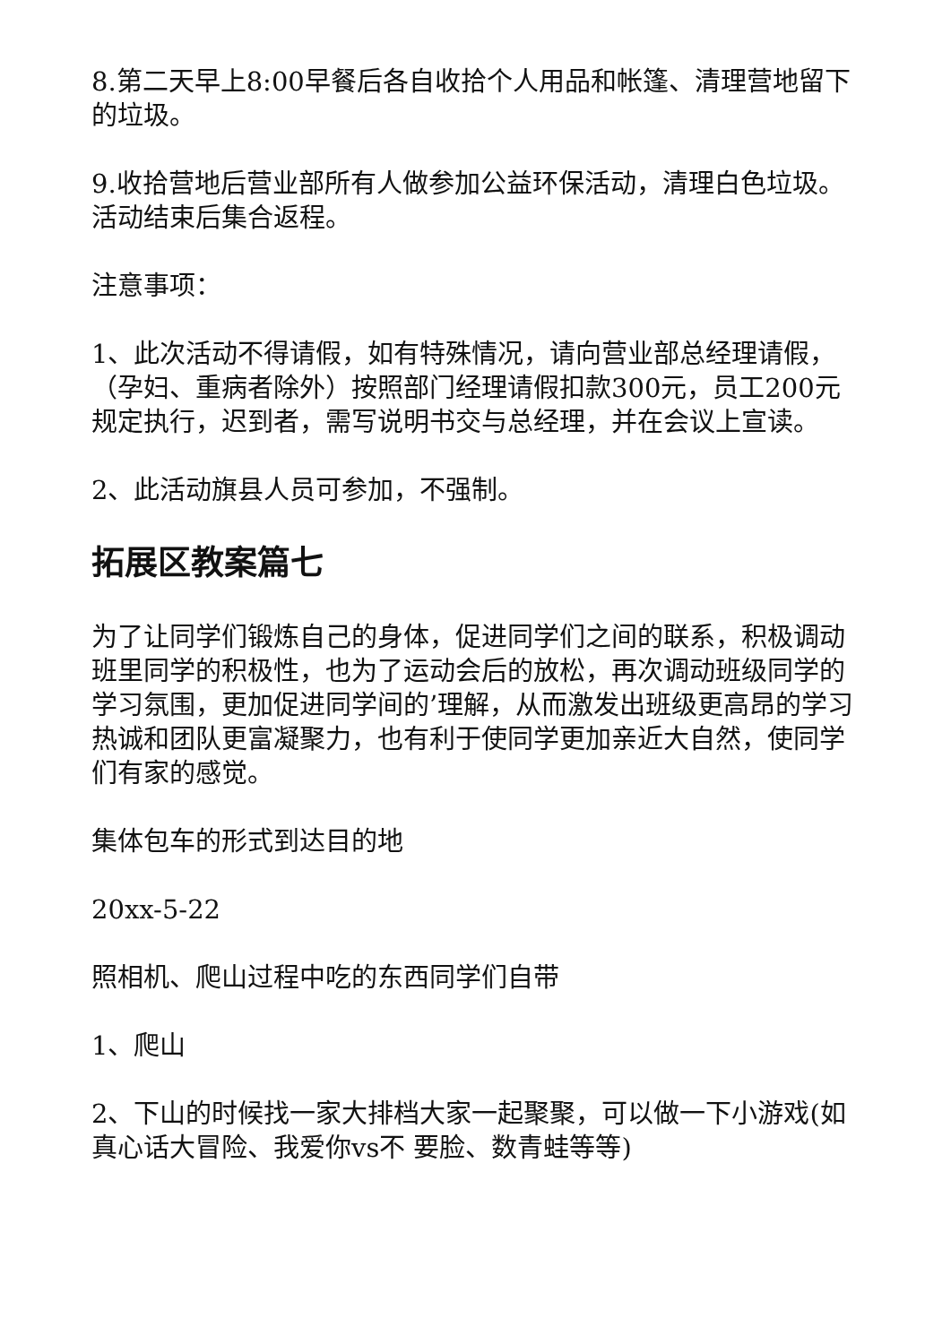8.第二天早上8:00早餐后各自收拾个人用品和帐篷、清理营地留下的垃圾。
9.收拾营地后营业部所有人做参加公益环保活动，清理白色垃圾。活动结束后集合返程。
注意事项：
1、此次活动不得请假，如有特殊情况，请向营业部总经理请假，（孕妇、重病者除外）按照部门经理请假扣款300元，员工200元规定执行，迟到者，需写说明书交与总经理，并在会议上宣读。
2、此活动旗县人员可参加，不强制。
拓展区教案篇七
为了让同学们锻炼自己的身体，促进同学们之间的联系，积极调动班里同学的积极性，也为了运动会后的放松，再次调动班级同学的学习氛围，更加促进同学间的’理解，从而激发出班级更高昂的学习热诚和团队更富凝聚力，也有利于使同学更加亲近大自然，使同学们有家的感觉。
集体包车的形式到达目的地
20xx-5-22
照相机、爬山过程中吃的东西同学们自带
1、爬山
2、下山的时候找一家大排档大家一起聚聚，可以做一下小游戏(如真心话大冒险、我爱你vs不 要脸、数青蛙等等)